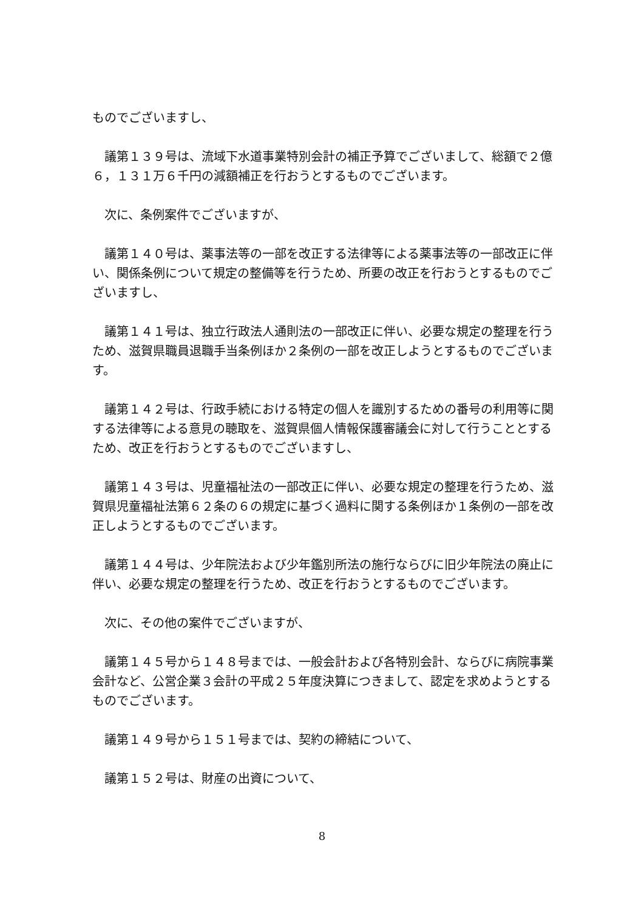ものでございますし、
　議第１３９号は、流域下水道事業特別会計の補正予算でございまして、総額で２億６，１３１万６千円の減額補正を行おうとするものでございます。
　次に、条例案件でございますが、
　議第１４０号は、薬事法等の一部を改正する法律等による薬事法等の一部改正に伴い、関係条例について規定の整備等を行うため、所要の改正を行おうとするものでございますし、
　議第１４１号は、独立行政法人通則法の一部改正に伴い、必要な規定の整理を行うため、滋賀県職員退職手当条例ほか２条例の一部を改正しようとするものでございます。
　議第１４２号は、行政手続における特定の個人を識別するための番号の利用等に関する法律等による意見の聴取を、滋賀県個人情報保護審議会に対して行うこととするため、改正を行おうとするものでございますし、
　議第１４３号は、児童福祉法の一部改正に伴い、必要な規定の整理を行うため、滋賀県児童福祉法第６２条の６の規定に基づく過料に関する条例ほか１条例の一部を改正しようとするものでございます。
　議第１４４号は、少年院法および少年鑑別所法の施行ならびに旧少年院法の廃止に伴い、必要な規定の整理を行うため、改正を行おうとするものでございます。
　次に、その他の案件でございますが、
　議第１４５号から１４８号までは、一般会計および各特別会計、ならびに病院事業会計など、公営企業３会計の平成２５年度決算につきまして、認定を求めようとするものでございます。
　議第１４９号から１５１号までは、契約の締結について、
　議第１５２号は、財産の出資について、
8